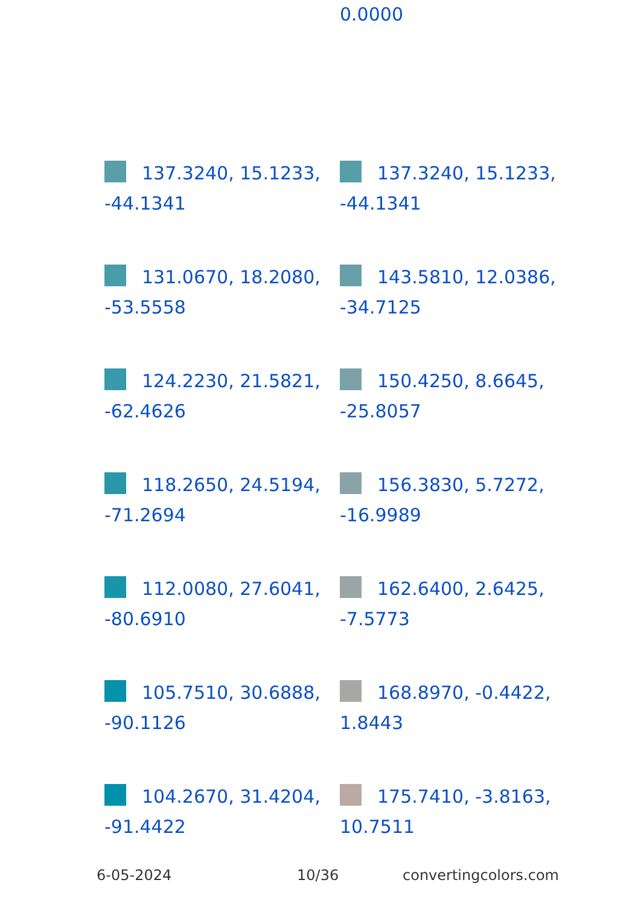0.0000
137.3240, 15.1233, -44.1341
137.3240, 15.1233, -44.1341
131.0670, 18.2080, -53.5558
143.5810, 12.0386, -34.7125
124.2230, 21.5821, -62.4626
150.4250, 8.6645, -25.8057
118.2650, 24.5194, -71.2694
156.3830, 5.7272, -16.9989
112.0080, 27.6041, -80.6910
162.6400, 2.6425, -7.5773
105.7510, 30.6888, -90.1126
168.8970, -0.4422, 1.8443
104.2670, 31.4204, -91.4422
175.7410, -3.8163, 10.7511
6-05-2024 10/36 convertingcolors.com